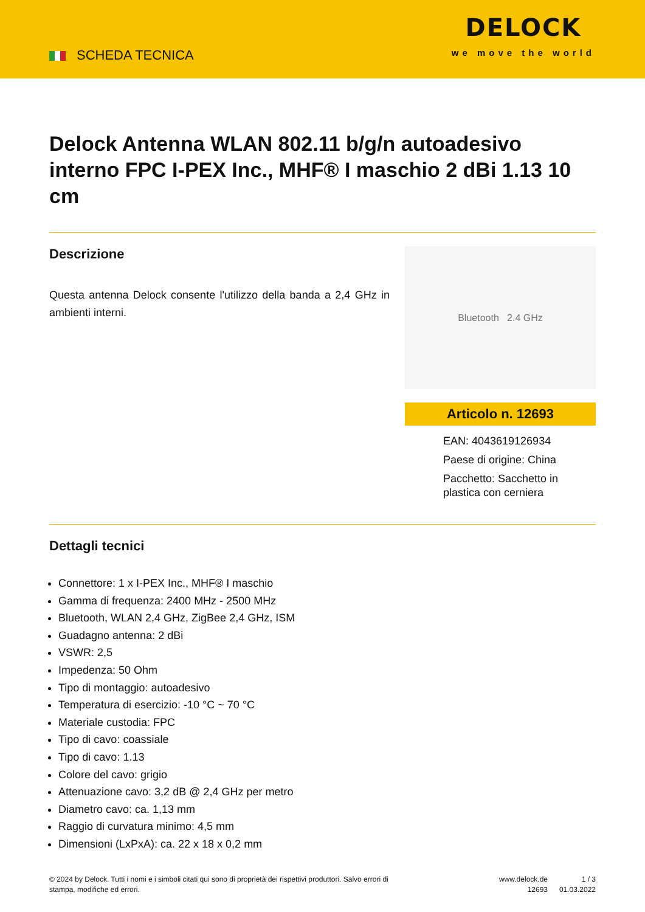SCHEDA TECNICA
DELOCK
we move the world
Delock Antenna WLAN 802.11 b/g/n autoadesivo interno FPC I-PEX Inc., MHF® I maschio 2 dBi 1.13 10 cm
Descrizione
Questa antenna Delock consente l'utilizzo della banda a 2,4 GHz in ambienti interni.
Bluetooth 2.4 GHz
Articolo n. 12693
EAN: 4043619126934
Paese di origine: China
Pacchetto: Sacchetto in plastica con cerniera
Dettagli tecnici
Connettore: 1 x I-PEX Inc., MHF® I maschio
Gamma di frequenza: 2400 MHz - 2500 MHz
Bluetooth, WLAN 2,4 GHz, ZigBee 2,4 GHz, ISM
Guadagno antenna: 2 dBi
VSWR: 2,5
Impedenza: 50 Ohm
Tipo di montaggio: autoadesivo
Temperatura di esercizio: -10 °C ~ 70 °C
Materiale custodia: FPC
Tipo di cavo: coassiale
Tipo di cavo: 1.13
Colore del cavo: grigio
Attenuazione cavo: 3,2 dB @ 2,4 GHz per metro
Diametro cavo: ca. 1,13 mm
Raggio di curvatura minimo: 4,5 mm
Dimensioni (LxPxA): ca. 22 x 18 x 0,2 mm
© 2024 by Delock. Tutti i nomi e i simboli citati qui sono di proprietà dei rispettivi produttori. Salvo errori di stampa, modifiche ed errori.
www.delock.de
12693
1 / 3
01.03.2022